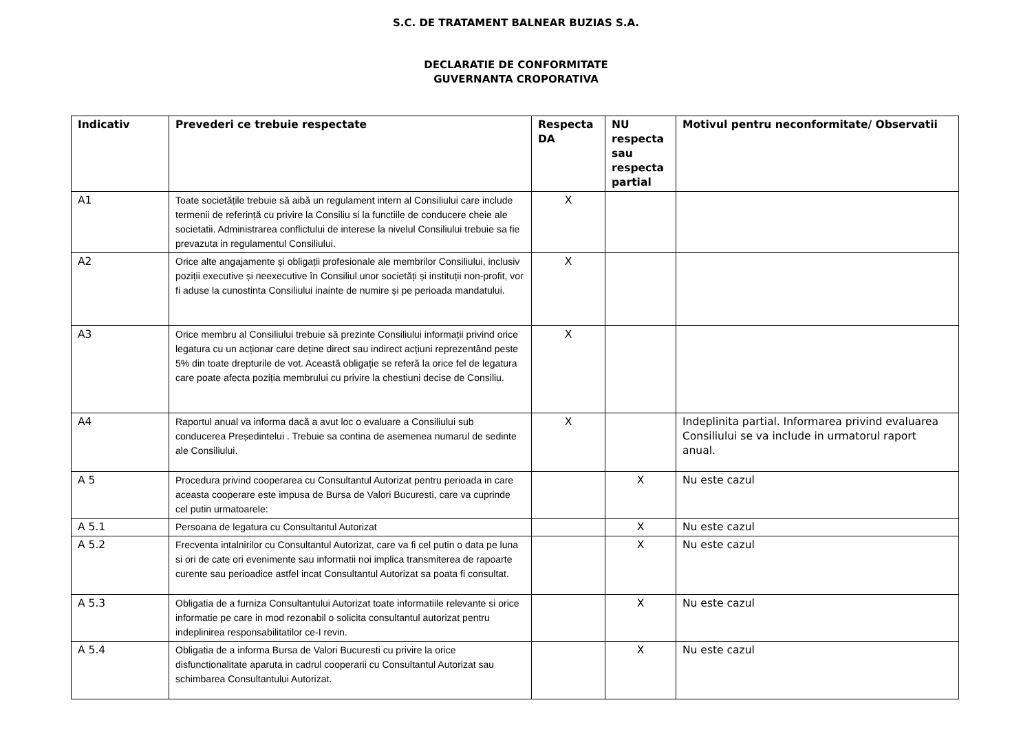S.C. DE TRATAMENT BALNEAR BUZIAS S.A.
DECLARATIE DE CONFORMITATE
GUVERNANTA CROPORATIVA
| Indicativ | Prevederi ce trebuie respectate | Respecta DA | NU respecta sau respecta partial | Motivul pentru neconformitate/ Observatii |
| --- | --- | --- | --- | --- |
| A1 | Toate societățile trebuie să aibă un regulament intern al Consiliului care include termenii de referință cu privire la Consiliu si la functiile de conducere cheie ale societatii. Administrarea conflictului de interese la nivelul Consiliului trebuie sa fie prevazuta in regulamentul Consiliului. | X | | |
| A2 | Orice alte angajamente și obligații profesionale ale membrilor Consiliului, inclusiv poziții executive și neexecutive în Consiliul unor societăți și instituții non-profit, vor fi aduse la cunostinta Consiliului inainte de numire și pe perioada mandatului. | X | | |
| A3 | Orice membru al Consiliului trebuie să prezinte Consiliului informații privind orice legatura cu un acționar care deține direct sau indirect acțiuni reprezentând peste 5% din toate drepturile de vot. Această obligație se referă la orice fel de legatura care poate afecta poziția membrului cu privire la chestiuni decise de Consiliu. | X | | |
| A4 | Raportul anual va informa dacă a avut loc o evaluare a Consiliului sub conducerea Președintelui . Trebuie sa contina de asemenea numarul de sedinte ale Consiliului. | X | | Indeplinita partial. Informarea privind evaluarea Consiliului se va include in urmatorul raport anual. |
| A 5 | Procedura privind cooperarea cu Consultantul Autorizat pentru perioada in care aceasta cooperare este impusa de Bursa de Valori Bucuresti, care va cuprinde cel putin urmatoarele: | | X | Nu este cazul |
| A 5.1 | Persoana de legatura cu Consultantul Autorizat | | X | Nu este cazul |
| A 5.2 | Frecventa intalnirilor cu Consultantul Autorizat, care va fi cel putin o data pe luna si ori de cate ori evenimente sau informatii noi implica transmiterea de rapoarte curente sau perioadice astfel incat Consultantul Autorizat sa poata fi consultat. | | X | Nu este cazul |
| A 5.3 | Obligatia de a furniza Consultantului Autorizat toate informatiile relevante si orice informatie pe care in mod rezonabil o solicita consultantul autorizat pentru indeplinirea responsabilitatilor ce-I revin. | | X | Nu este cazul |
| A 5.4 | Obligatia de a informa Bursa de Valori Bucuresti cu privire la orice disfunctionalitate aparuta in cadrul cooperarii cu Consultantul Autorizat sau schimbarea Consultantului Autorizat. | | X | Nu este cazul |